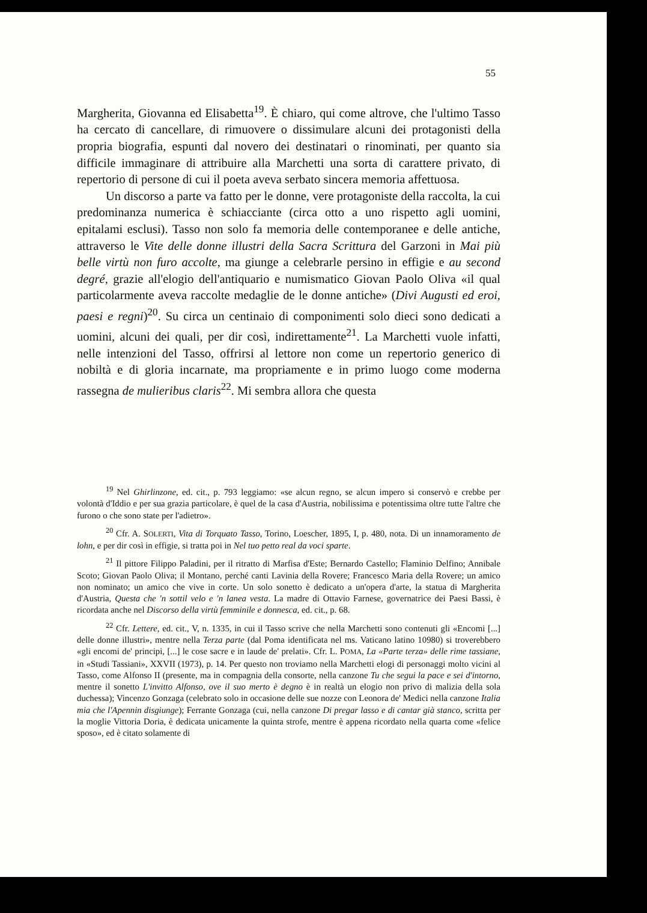55
Margherita, Giovanna ed Elisabetta<sup>19</sup>. È chiaro, qui come altrove, che l'ultimo Tasso ha cercato di cancellare, di rimuovere o dissimulare alcuni dei protagonisti della propria biografia, espunti dal novero dei destinatari o rinominati, per quanto sia difficile immaginare di attribuire alla Marchetti una sorta di carattere privato, di repertorio di persone di cui il poeta aveva serbato sincera memoria affettuosa.
Un discorso a parte va fatto per le donne, vere protagoniste della raccolta, la cui predominanza numerica è schiacciante (circa otto a uno rispetto agli uomini, epitalami esclusi). Tasso non solo fa memoria delle contemporanee e delle antiche, attraverso le Vite delle donne illustri della Sacra Scrittura del Garzoni in Mai più belle virtù non furo accolte, ma giunge a celebrarle persino in effigie e au second degré, grazie all'elogio dell'antiquario e numismatico Giovan Paolo Oliva «il qual particolarmente aveva raccolte medaglie de le donne antiche» (Divi Augusti ed eroi, paesi e regni)<sup>20</sup>. Su circa un centinaio di componimenti solo dieci sono dedicati a uomini, alcuni dei quali, per dir così, indirettamente<sup>21</sup>. La Marchetti vuole infatti, nelle intenzioni del Tasso, offrirsi al lettore non come un repertorio generico di nobiltà e di gloria incarnate, ma propriamente e in primo luogo come moderna rassegna de mulieribus claris<sup>22</sup>. Mi sembra allora che questa
<sup>19</sup> Nel Ghirlinzone, ed. cit., p. 793 leggiamo: «se alcun regno, se alcun impero si conservò e crebbe per volontà d'Iddio e per sua grazia particolare, è quel de la casa d'Austria, nobilissima e potentissima oltre tutte l'altre che furono o che sono state per l'adietro».
<sup>20</sup> Cfr. A. SOLERTI, Vita di Torquato Tasso, Torino, Loescher, 1895, I, p. 480, nota. Di un innamoramento de lohn, e per dir così in effigie, si tratta poi in Nel tuo petto real da voci sparte.
<sup>21</sup> Il pittore Filippo Paladini, per il ritratto di Marfisa d'Este; Bernardo Castello; Flaminio Delfino; Annibale Scoto; Giovan Paolo Oliva; il Montano, perché canti Lavinia della Rovere; Francesco Maria della Rovere; un amico non nominato; un amico che vive in corte. Un solo sonetto è dedicato a un'opera d'arte, la statua di Margherita d'Austria, Questa che 'n sottil velo e 'n lanea vesta. La madre di Ottavio Farnese, governatrice dei Paesi Bassi, è ricordata anche nel Discorso della virtù femminile e donnesca, ed. cit., p. 68.
<sup>22</sup> Cfr. Lettere, ed. cit., V, n. 1335, in cui il Tasso scrive che nella Marchetti sono contenuti gli «Encomi [...] delle donne illustri», mentre nella Terza parte (dal Poma identificata nel ms. Vaticano latino 10980) si troverebbero «gli encomi de' principi, [...] le cose sacre e in laude de' prelati». Cfr. L. POMA, La «Parte terza» delle rime tassiane, in «Studi Tassiani», XXVII (1973), p. 14. Per questo non troviamo nella Marchetti elogi di personaggi molto vicini al Tasso, come Alfonso II (presente, ma in compagnia della consorte, nella canzone Tu che segui la pace e sei d'intorno, mentre il sonetto L'invitto Alfonso, ove il suo merto è degno è in realtà un elogio non privo di malizia della sola duchessa); Vincenzo Gonzaga (celebrato solo in occasione delle sue nozze con Leonora de' Medici nella canzone Italia mia che l'Apennin disgiunge); Ferrante Gonzaga (cui, nella canzone Di pregar lasso e di cantar già stanco, scritta per la moglie Vittoria Doria, è dedicata unicamente la quinta strofe, mentre è appena ricordato nella quarta come «felice sposo», ed è citato solamente di